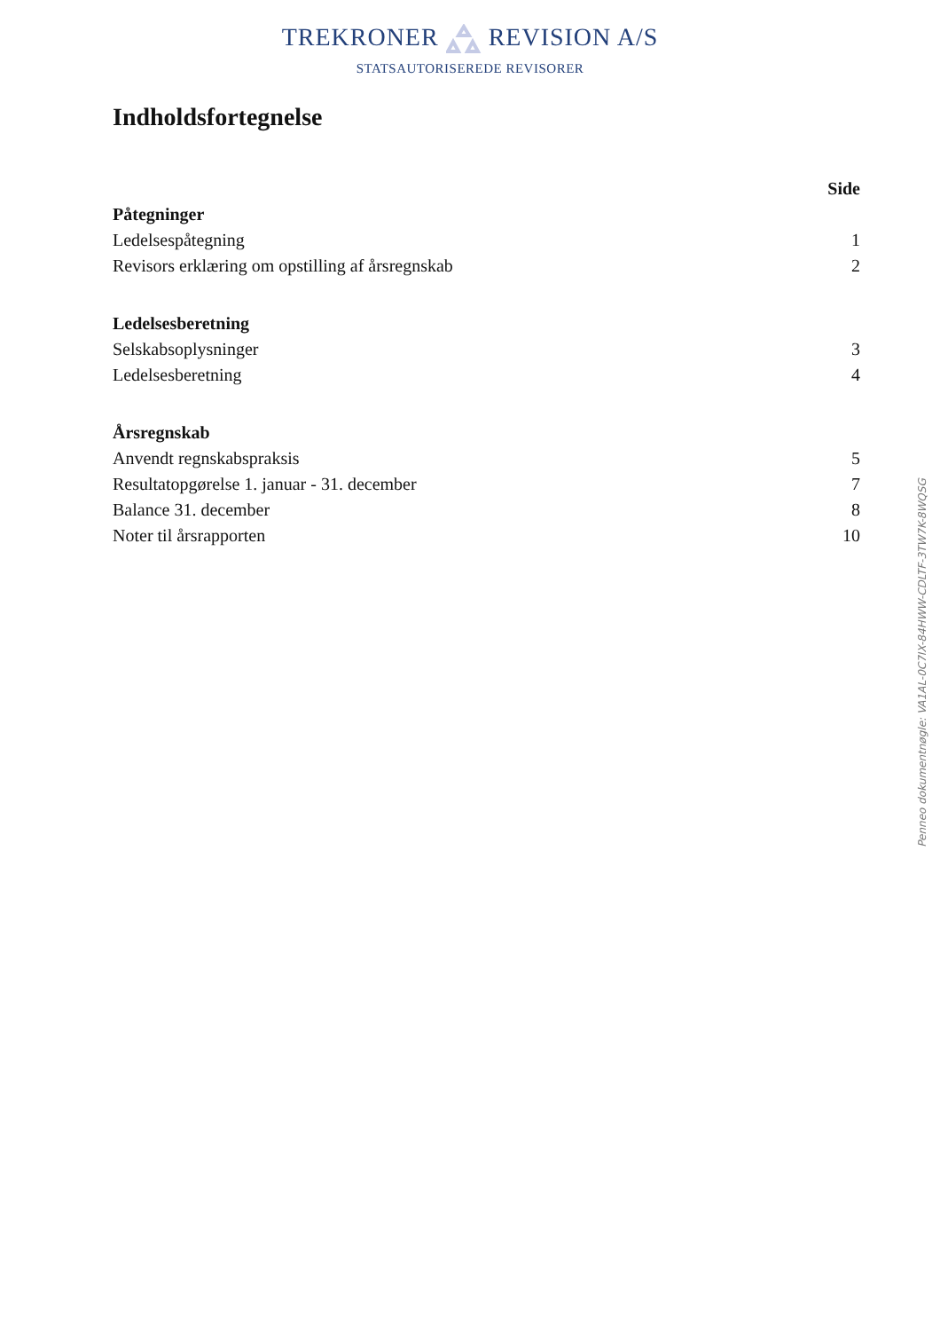TREKRONER REVISION A/S
STATSAUTORISEREDE REVISORER
Indholdsfortegnelse
| | Side |
| --- | --- |
| Påtegninger | |
| Ledelsespåtegning | 1 |
| Revisors erklæring om opstilling af årsregnskab | 2 |
| Ledelsesberetning | |
| Selskabsoplysninger | 3 |
| Ledelsesberetning | 4 |
| Årsregnskab | |
| Anvendt regnskabspraksis | 5 |
| Resultatopgørelse 1. januar - 31. december | 7 |
| Balance 31. december | 8 |
| Noter til årsrapporten | 10 |
Penneo dokumentnøgle: VA1AL-0C7IX-84HWW-CDLTF-3TW7K-8WQSG